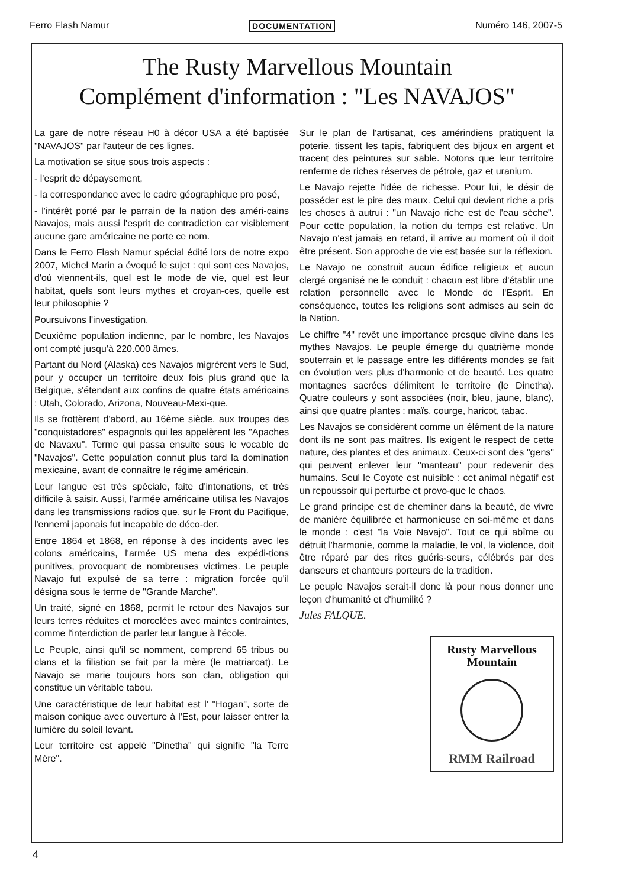Ferro Flash Namur DOCUMENTATION Numéro 146, 2007-5
The Rusty Marvellous Mountain
Complément d'information : "Les NAVAJOS"
La gare de notre réseau H0 à décor USA a été baptisée "NAVAJOS" par l'auteur de ces lignes.
La motivation se situe sous trois aspects :
- l'esprit de dépaysement,
- la correspondance avec le cadre géographique pro posé,
- l'intérêt porté par le parrain de la nation des améri-cains Navajos, mais aussi l'esprit de contradiction car visiblement aucune gare américaine ne porte ce nom.
Dans le Ferro Flash Namur spécial édité lors de notre expo 2007, Michel Marin a évoqué le sujet : qui sont ces Navajos, d'où viennent-ils, quel est le mode de vie, quel est leur habitat, quels sont leurs mythes et croyan-ces, quelle est leur philosophie ?
Poursuivons l'investigation.
Deuxième population indienne, par le nombre, les Navajos ont compté jusqu'à 220.000 âmes.
Partant du Nord (Alaska) ces Navajos migrèrent vers le Sud, pour y occuper un territoire deux fois plus grand que la Belgique, s'étendant aux confins de quatre états américains : Utah, Colorado, Arizona, Nouveau-Mexi-que.
Ils se frottèrent d'abord, au 16ème siècle, aux troupes des "conquistadores" espagnols qui les appelèrent les "Apaches de Navaxu". Terme qui passa ensuite sous le vocable de "Navajos". Cette population connut plus tard la domination mexicaine, avant de connaître le régime américain.
Leur langue est très spéciale, faite d'intonations, et très difficile à saisir. Aussi, l'armée américaine utilisa les Navajos dans les transmissions radios que, sur le Front du Pacifique, l'ennemi japonais fut incapable de déco-der.
Entre 1864 et 1868, en réponse à des incidents avec les colons américains, l'armée US mena des expédi-tions punitives, provoquant de nombreuses victimes. Le peuple Navajo fut expulsé de sa terre : migration forcée qu'il désigna sous le terme de "Grande Marche".
Un traité, signé en 1868, permit le retour des Navajos sur leurs terres réduites et morcelées avec maintes contraintes, comme l'interdiction de parler leur langue à l'école.
Le Peuple, ainsi qu'il se nomment, comprend 65 tribus ou clans et la filiation se fait par la mère (le matriarcat). Le Navajo se marie toujours hors son clan, obligation qui constitue un véritable tabou.
Une caractéristique de leur habitat est l' "Hogan", sorte de maison conique avec ouverture à l'Est, pour laisser entrer la lumière du soleil levant.
Leur territoire est appelé "Dinetha" qui signifie "la Terre Mère".
Sur le plan de l'artisanat, ces amérindiens pratiquent la poterie, tissent les tapis, fabriquent des bijoux en argent et tracent des peintures sur sable. Notons que leur territoire renferme de riches réserves de pétrole, gaz et uranium.
Le Navajo rejette l'idée de richesse. Pour lui, le désir de posséder est le pire des maux. Celui qui devient riche a pris les choses à autrui : "un Navajo riche est de l'eau sèche". Pour cette population, la notion du temps est relative. Un Navajo n'est jamais en retard, il arrive au moment où il doit être présent. Son approche de vie est basée sur la réflexion.
Le Navajo ne construit aucun édifice religieux et aucun clergé organisé ne le conduit : chacun est libre d'établir une relation personnelle avec le Monde de l'Esprit. En conséquence, toutes les religions sont admises au sein de la Nation.
Le chiffre "4" revêt une importance presque divine dans les mythes Navajos. Le peuple émerge du quatrième monde souterrain et le passage entre les différents mondes se fait en évolution vers plus d'harmonie et de beauté. Les quatre montagnes sacrées délimitent le territoire (le Dinetha). Quatre couleurs y sont associées (noir, bleu, jaune, blanc), ainsi que quatre plantes : maïs, courge, haricot, tabac.
Les Navajos se considèrent comme un élément de la nature dont ils ne sont pas maîtres. Ils exigent le respect de cette nature, des plantes et des animaux. Ceux-ci sont des "gens" qui peuvent enlever leur "manteau" pour redevenir des humains. Seul le Coyote est nuisible : cet animal négatif est un repoussoir qui perturbe et provo-que le chaos.
Le grand principe est de cheminer dans la beauté, de vivre de manière équilibrée et harmonieuse en soi-même et dans le monde : c'est "la Voie Navajo". Tout ce qui abîme ou détruit l'harmonie, comme la maladie, le vol, la violence, doit être réparé par des rites guéris-seurs, célébrés par des danseurs et chanteurs porteurs de la tradition.
Le peuple Navajos serait-il donc là pour nous donner une leçon d'humanité et d'humilité ?
Jules FALQUE.
Rusty Marvellous Mountain
RMM Railroad
4